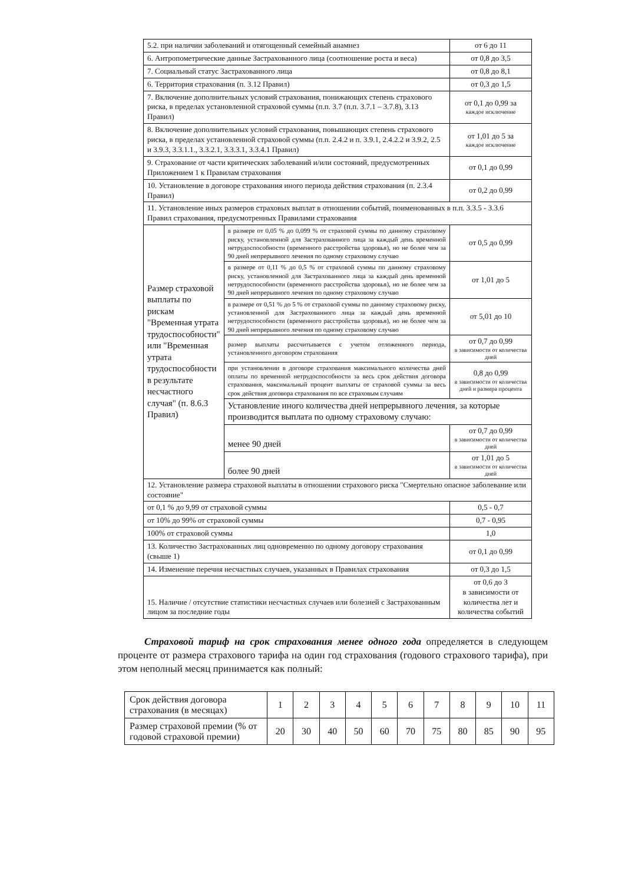| 5.2. при наличии заболеваний и отягощенный семейный анамнез | | от 6 до 11 |
| 6. Антропометрические данные Застрахованного лица (соотношение роста и веса) | | от 0,8 до 3,5 |
| 7. Социальный статус Застрахованного лица | | от 0,8 до 8,1 |
| 6. Территория страхования (п. 3.12 Правил) | | от 0,3 до 1,5 |
| 7. Включение дополнительных условий страхования, понижающих степень страхового риска, в пределах установленной страховой суммы (п.п. 3.7 (п.п. 3.7.1 – 3.7.8), 3.13 Правил) | | от 0,1 до 0,99 за каждое исключение |
| 8. Включение дополнительных условий страхования, повышающих степень страхового риска, в пределах установленной страховой суммы (п.п. 2.4.2 и п. 3.9.1, 2.4.2.2 и 3.9.2, 2.5 и 3.9.3, 3.3.1.1., 3.3.2.1, 3.3.3.1, 3.3.4.1 Правил) | | от 1,01 до 5 за каждое исключение |
| 9. Страхование от части критических заболеваний и/или состояний, предусмотренных Приложением 1 к Правилам страхования | | от 0,1 до 0,99 |
| 10. Установление в договоре страхования иного периода действия страхования (п. 2.3.4 Правил) | | от 0,2 до 0,99 |
| 11. Установление иных размеров страховых выплат в отношении событий, поименованных в п.п. 3.3.5 - 3.3.6 Правил страхования, предусмотренных Правилами страхования | | |
| Размер страховой выплаты по рискам "Временная утрата трудоспособности" или "Временная утрата трудоспособности в результате несчастного случая" (п. 8.6.3 Правил) | в размере от 0,05 % до 0,099 % от страховой суммы по данному страховому риску, установленной для Застрахованного лица за каждый день временной нетрудоспособности (временного расстройства здоровья), но не более чем за 90 дней непрерывного лечения по одному страховому случаю | от 0,5 до 0,99 |
| | в размере от 0,11 % до 0,5 % от страховой суммы по данному страховому риску, установленной для Застрахованного лица за каждый день временной нетрудоспособности (временного расстройства здоровья), но не более чем за 90 дней непрерывного лечения по одному страховому случаю | от 1,01 до 5 |
| | в размере от 0,51 % до 5 % от страховой суммы по данному страховому риску, установленной для Застрахованного лица за каждый день временной нетрудоспособности (временного расстройства здоровья), но не более чем за 90 дней непрерывного лечения по одному страховому случаю | от 5,01 до 10 |
| | размер выплаты рассчитывается с учетом отложенного периода, установленного договором страхования | от 0,7 до 0,99 в зависимости от количества дней |
| | при установлении в договоре страхования максимального количества дней оплаты по временной нетрудоспособности за весь срок действия договора страхования, максимальный процент выплаты от страховой суммы за весь срок действия договора страхования по все страховым случаям | 0,8 до 0,99 в зависимости от количества дней и размера процента |
| | Установление иного количества дней непрерывного лечения, за которые производится выплата по одному страховому случаю: | |
| | менее 90 дней | от 0,7 до 0,99 в зависимости от количества дней |
| | более 90 дней | от 1,01 до 5 в зависимости от количества дней |
| 12. Установление размера страховой выплаты в отношении страхового риска "Смертельно опасное заболевание или состояние" | | |
| от 0,1 % до 9,99 от страховой суммы | | 0,5 - 0,7 |
| от 10% до 99% от страховой суммы | | 0,7 - 0,95 |
| 100% от страховой суммы | | 1,0 |
| 13. Количество Застрахованных лиц одновременно по одному договору страхования (свыше 1) | | от 0,1 до 0,99 |
| 14. Изменение перечня несчастных случаев, указанных в Правилах страхования | | от 0,3 до 1,5 |
| 15. Наличие / отсутствие статистики несчастных случаев или болезней с Застрахованным лицом за последние годы | | от 0,6 до 3 в зависимости от количества лет и количества событий |
Страховой тариф на срок страхования менее одного года определяется в следующем проценте от размера страхового тарифа на один год страхования (годового страхового тарифа), при этом неполный месяц принимается как полный:
| Срок действия договора страхования (в месяцах) | 1 | 2 | 3 | 4 | 5 | 6 | 7 | 8 | 9 | 10 | 11 |
| Размер страховой премии (% от годовой страховой премии) | 20 | 30 | 40 | 50 | 60 | 70 | 75 | 80 | 85 | 90 | 95 |